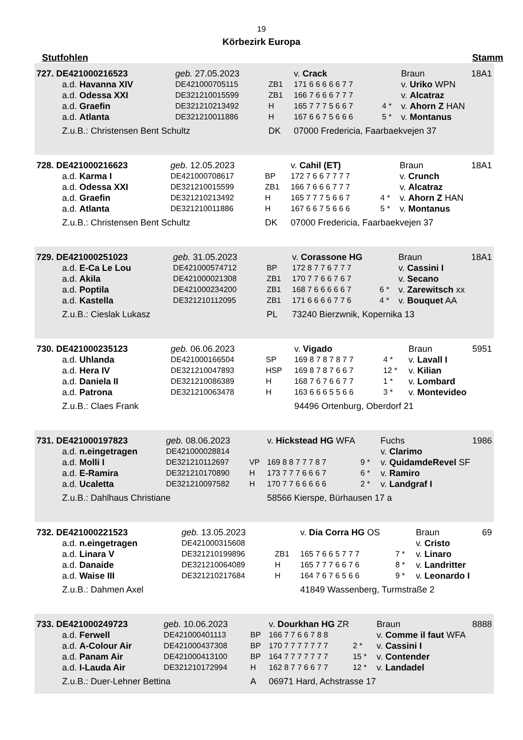19
Körbezirk Europa
Stutfohlen Stamm
| 727. DE421000216523 | geb. 27.05.2023 | | v. Crack | | Braun | 18A1 |
| a.d. Havanna XIV | DE421000705115 | ZB1 | 171 6 6 6 6 6 7 7 | | v. Uriko WPN | |
| a.d. Odessa XXI | DE321210015599 | ZB1 | 166 7 6 6 6 7 7 7 | | v. Alcatraz | |
| a.d. Graefin | DE321210213492 | H | 165 7 7 7 5 6 6 7 | 4 * | v. Ahorn Z HAN | |
| a.d. Atlanta | DE321210011886 | H | 167 6 6 7 5 6 6 6 | 5 * | v. Montanus | |
| Z.u.B.: Christensen Bent Schultz | | DK | 07000 Fredericia, Faarbaekvejen 37 | | | |
| 728. DE421000216623 | geb. 12.05.2023 | | v. Cahil (ET) | | Braun | 18A1 |
| a.d. Karma I | DE421000708617 | BP | 172 7 6 6 7 7 7 7 | | v. Crunch | |
| a.d. Odessa XXI | DE321210015599 | ZB1 | 166 7 6 6 6 7 7 7 | | v. Alcatraz | |
| a.d. Graefin | DE321210213492 | H | 165 7 7 7 5 6 6 7 | 4 * | v. Ahorn Z HAN | |
| a.d. Atlanta | DE321210011886 | H | 167 6 6 7 5 6 6 6 | 5 * | v. Montanus | |
| Z.u.B.: Christensen Bent Schultz | | DK | 07000 Fredericia, Faarbaekvejen 37 | | | |
| 729. DE421000251023 | geb. 31.05.2023 | | v. Corassone HG | | Braun | 18A1 |
| a.d. E-Ca Le Lou | DE421000574712 | BP | 172 8 7 7 6 7 7 7 | | v. Cassini I | |
| a.d. Akila | DE421000021308 | ZB1 | 170 7 7 6 6 7 6 7 | | v. Secano | |
| a.d. Poptila | DE421000234200 | ZB1 | 168 7 6 6 6 6 6 7 | 6 * | v. Zarewitsch xx | |
| a.d. Kastella | DE321210112095 | ZB1 | 171 6 6 6 6 7 7 6 | 4 * | v. Bouquet AA | |
| Z.u.B.: Cieslak Lukasz | | PL | 73240 Bierzwnik, Kopernika 13 | | | |
| 730. DE421000235123 | geb. 06.06.2023 | | v. Vigado | | Braun | 5951 |
| a.d. Uhlanda | DE421000166504 | SP | 169 8 7 8 7 8 7 7 | 4 * | v. Lavall I | |
| a.d. Hera IV | DE321210047893 | HSP | 169 8 7 8 7 6 6 7 | 12 * | v. Kilian | |
| a.d. Daniela II | DE321210086389 | H | 168 7 6 7 6 6 7 7 | 1 * | v. Lombard | |
| a.d. Patrona | DE321210063478 | H | 163 6 6 6 5 5 6 6 | 3 * | v. Montevideo | |
| Z.u.B.: Claes Frank | | | 94496 Ortenburg, Oberdorf 21 | | | |
| 731. DE421000197823 | geb. 08.06.2023 | | v. Hickstead HG WFA | | Fuchs | 1986 |
| a.d. n.eingetragen | DE421000028814 | | | | v. Clarimo | |
| a.d. Molli I | DE321210112697 | VP | 169 8 8 7 7 7 8 7 | 9 * | v. QuidamdeRevel SF | |
| a.d. E-Ramira | DE321210170890 | H | 173 7 7 7 6 6 6 7 | 6 * | v. Ramiro | |
| a.d. Ucaletta | DE321210097582 | H | 170 7 7 6 6 6 6 6 | 2 * | v. Landgraf I | |
| Z.u.B.: Dahlhaus Christiane | | | 58566 Kierspe, Bürhausen 17 a | | | |
| 732. DE421000221523 | geb. 13.05.2023 | | v. Dia Corra HG OS | | Braun | 69 |
| a.d. n.eingetragen | DE421000315608 | | | | v. Cristo | |
| a.d. Linara V | DE321210199896 | ZB1 | 165 7 6 6 5 7 7 7 | 7 * | v. Linaro | |
| a.d. Danaide | DE321210064089 | H | 165 7 7 7 6 6 7 6 | 8 * | v. Landritter | |
| a.d. Waise III | DE321210217684 | H | 164 7 6 7 6 5 6 6 | 9 * | v. Leonardo I | |
| Z.u.B.: Dahmen Axel | | | 41849 Wassenberg, Turmstraße 2 | | | |
| 733. DE421000249723 | geb. 10.06.2023 | | v. Dourkhan HG ZR | | Braun | 8888 |
| a.d. Ferwell | DE421000401113 | BP | 166 7 7 6 6 7 8 8 | | v. Comme il faut WFA | |
| a.d. A-Colour Air | DE421000437308 | BP | 170 7 7 7 7 7 7 7 | 2 * | v. Cassini I | |
| a.d. Panam Air | DE421000413100 | BP | 164 7 7 7 7 7 7 7 | 15 * | v. Contender | |
| a.d. I-Lauda Air | DE321210172994 | H | 162 8 7 7 6 6 7 7 | 12 * | v. Landadel | |
| Z.u.B.: Duer-Lehner Bettina | | A | 06971 Hard, Achstrasse 17 | | | |